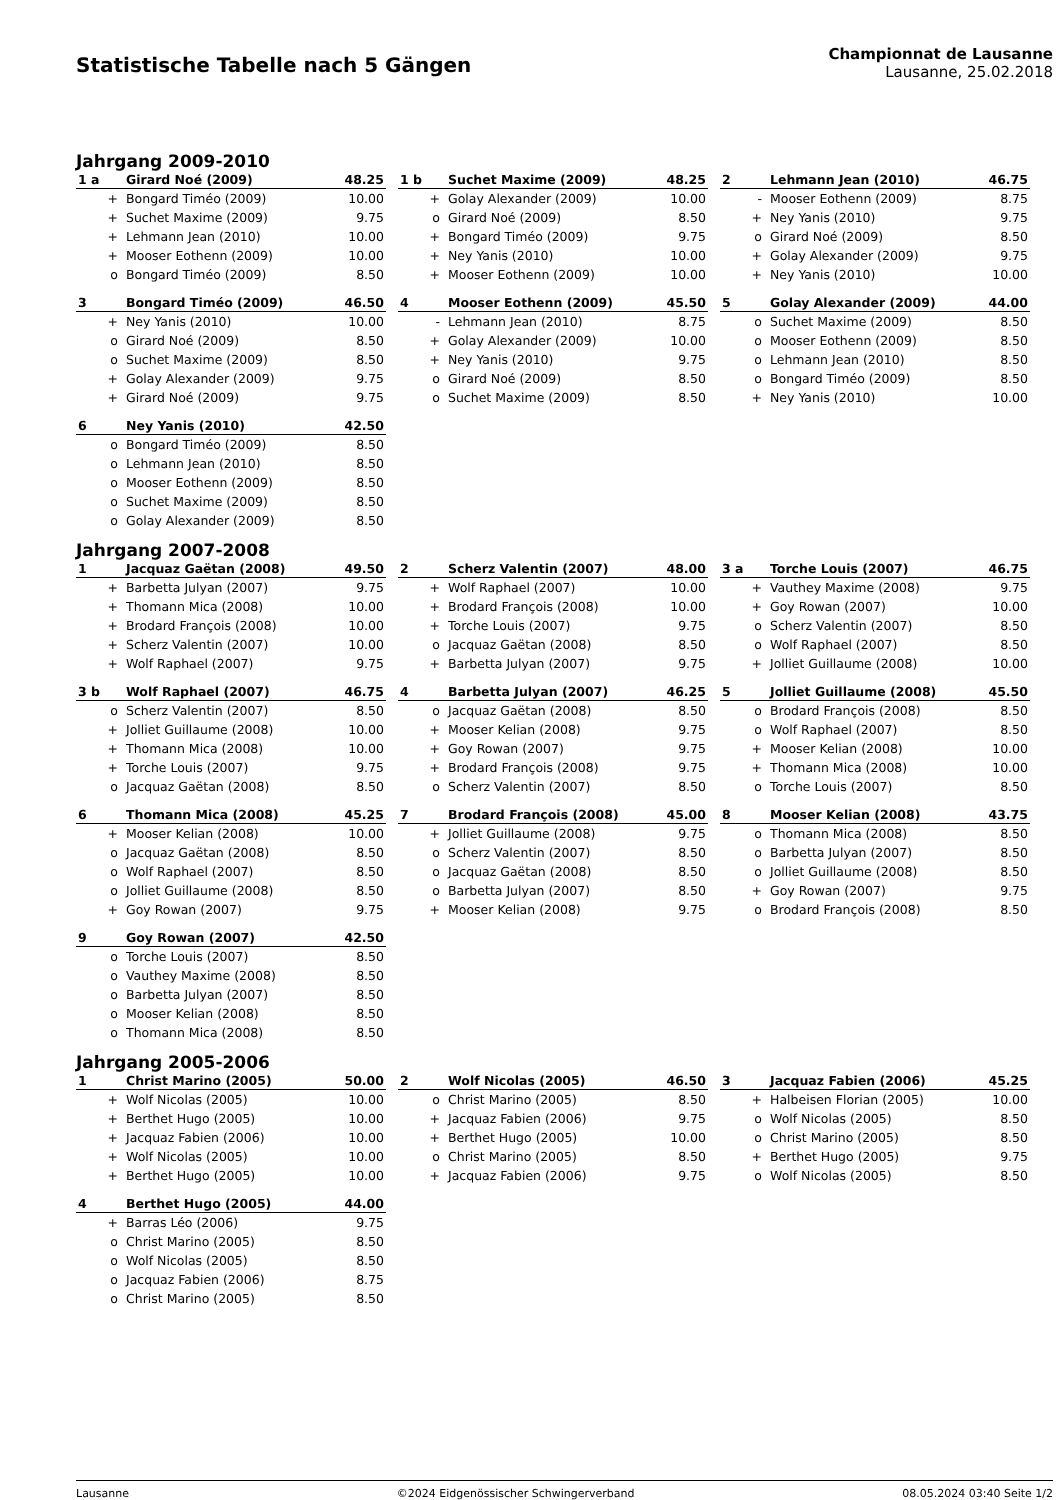Statistische Tabelle nach 5 Gängen
Championnat de Lausanne
Lausanne, 25.02.2018
Jahrgang 2009-2010
| 1 a | Girard Noé (2009) | 48.25 |
| --- | --- | --- |
| + | Bongard Timéo (2009) | 10.00 |
| + | Suchet Maxime (2009) | 9.75 |
| + | Lehmann Jean (2010) | 10.00 |
| + | Mooser Eothenn (2009) | 10.00 |
| o | Bongard Timéo (2009) | 8.50 |
| 1 b | Suchet Maxime (2009) | 48.25 |
| --- | --- | --- |
| + | Golay Alexander (2009) | 10.00 |
| o | Girard Noé (2009) | 8.50 |
| + | Bongard Timéo (2009) | 9.75 |
| + | Ney Yanis (2010) | 10.00 |
| + | Mooser Eothenn (2009) | 10.00 |
| 2 | Lehmann Jean (2010) | 46.75 |
| --- | --- | --- |
| - | Mooser Eothenn (2009) | 8.75 |
| + | Ney Yanis (2010) | 9.75 |
| o | Girard Noé (2009) | 8.50 |
| + | Golay Alexander (2009) | 9.75 |
| + | Ney Yanis (2010) | 10.00 |
| 3 | Bongard Timéo (2009) | 46.50 |
| --- | --- | --- |
| + | Ney Yanis (2010) | 10.00 |
| o | Girard Noé (2009) | 8.50 |
| o | Suchet Maxime (2009) | 8.50 |
| + | Golay Alexander (2009) | 9.75 |
| + | Girard Noé (2009) | 9.75 |
| 4 | Mooser Eothenn (2009) | 45.50 |
| --- | --- | --- |
| - | Lehmann Jean (2010) | 8.75 |
| + | Golay Alexander (2009) | 10.00 |
| + | Ney Yanis (2010) | 9.75 |
| o | Girard Noé (2009) | 8.50 |
| o | Suchet Maxime (2009) | 8.50 |
| 5 | Golay Alexander (2009) | 44.00 |
| --- | --- | --- |
| o | Suchet Maxime (2009) | 8.50 |
| o | Mooser Eothenn (2009) | 8.50 |
| o | Lehmann Jean (2010) | 8.50 |
| o | Bongard Timéo (2009) | 8.50 |
| + | Ney Yanis (2010) | 10.00 |
| 6 | Ney Yanis (2010) | 42.50 |
| --- | --- | --- |
| o | Bongard Timéo (2009) | 8.50 |
| o | Lehmann Jean (2010) | 8.50 |
| o | Mooser Eothenn (2009) | 8.50 |
| o | Suchet Maxime (2009) | 8.50 |
| o | Golay Alexander (2009) | 8.50 |
Jahrgang 2007-2008
| 1 | Jacquaz Gaëtan (2008) | 49.50 |
| --- | --- | --- |
| + | Barbetta Julyan (2007) | 9.75 |
| + | Thomann Mica (2008) | 10.00 |
| + | Brodard François (2008) | 10.00 |
| + | Scherz Valentin (2007) | 10.00 |
| + | Wolf Raphael (2007) | 9.75 |
| 2 | Scherz Valentin (2007) | 48.00 |
| --- | --- | --- |
| + | Wolf Raphael (2007) | 10.00 |
| + | Brodard François (2008) | 10.00 |
| + | Torche Louis (2007) | 9.75 |
| o | Jacquaz Gaëtan (2008) | 8.50 |
| + | Barbetta Julyan (2007) | 9.75 |
| 3 a | Torche Louis (2007) | 46.75 |
| --- | --- | --- |
| + | Vauthey Maxime (2008) | 9.75 |
| + | Goy Rowan (2007) | 10.00 |
| o | Scherz Valentin (2007) | 8.50 |
| o | Wolf Raphael (2007) | 8.50 |
| + | Jolliet Guillaume (2008) | 10.00 |
| 3 b | Wolf Raphael (2007) | 46.75 |
| --- | --- | --- |
| o | Scherz Valentin (2007) | 8.50 |
| + | Jolliet Guillaume (2008) | 10.00 |
| + | Thomann Mica (2008) | 10.00 |
| + | Torche Louis (2007) | 9.75 |
| o | Jacquaz Gaëtan (2008) | 8.50 |
| 4 | Barbetta Julyan (2007) | 46.25 |
| --- | --- | --- |
| o | Jacquaz Gaëtan (2008) | 8.50 |
| + | Mooser Kelian (2008) | 9.75 |
| + | Goy Rowan (2007) | 9.75 |
| + | Brodard François (2008) | 9.75 |
| o | Scherz Valentin (2007) | 8.50 |
| 5 | Jolliet Guillaume (2008) | 45.50 |
| --- | --- | --- |
| o | Brodard François (2008) | 8.50 |
| o | Wolf Raphael (2007) | 8.50 |
| + | Mooser Kelian (2008) | 10.00 |
| + | Thomann Mica (2008) | 10.00 |
| o | Torche Louis (2007) | 8.50 |
| 6 | Thomann Mica (2008) | 45.25 |
| --- | --- | --- |
| + | Mooser Kelian (2008) | 10.00 |
| o | Jacquaz Gaëtan (2008) | 8.50 |
| o | Wolf Raphael (2007) | 8.50 |
| o | Jolliet Guillaume (2008) | 8.50 |
| + | Goy Rowan (2007) | 9.75 |
| 7 | Brodard François (2008) | 45.00 |
| --- | --- | --- |
| + | Jolliet Guillaume (2008) | 9.75 |
| o | Scherz Valentin (2007) | 8.50 |
| o | Jacquaz Gaëtan (2008) | 8.50 |
| o | Barbetta Julyan (2007) | 8.50 |
| + | Mooser Kelian (2008) | 9.75 |
| 8 | Mooser Kelian (2008) | 43.75 |
| --- | --- | --- |
| o | Thomann Mica (2008) | 8.50 |
| o | Barbetta Julyan (2007) | 8.50 |
| o | Jolliet Guillaume (2008) | 8.50 |
| + | Goy Rowan (2007) | 9.75 |
| o | Brodard François (2008) | 8.50 |
| 9 | Goy Rowan (2007) | 42.50 |
| --- | --- | --- |
| o | Torche Louis (2007) | 8.50 |
| o | Vauthey Maxime (2008) | 8.50 |
| o | Barbetta Julyan (2007) | 8.50 |
| o | Mooser Kelian (2008) | 8.50 |
| o | Thomann Mica (2008) | 8.50 |
Jahrgang 2005-2006
| 1 | Christ Marino (2005) | 50.00 |
| --- | --- | --- |
| + | Wolf Nicolas (2005) | 10.00 |
| + | Berthet Hugo (2005) | 10.00 |
| + | Jacquaz Fabien (2006) | 10.00 |
| + | Wolf Nicolas (2005) | 10.00 |
| + | Berthet Hugo (2005) | 10.00 |
| 2 | Wolf Nicolas (2005) | 46.50 |
| --- | --- | --- |
| o | Christ Marino (2005) | 8.50 |
| + | Jacquaz Fabien (2006) | 9.75 |
| + | Berthet Hugo (2005) | 10.00 |
| o | Christ Marino (2005) | 8.50 |
| + | Jacquaz Fabien (2006) | 9.75 |
| 3 | Jacquaz Fabien (2006) | 45.25 |
| --- | --- | --- |
| + | Halbeisen Florian (2005) | 10.00 |
| o | Wolf Nicolas (2005) | 8.50 |
| o | Christ Marino (2005) | 8.50 |
| + | Berthet Hugo (2005) | 9.75 |
| o | Wolf Nicolas (2005) | 8.50 |
| 4 | Berthet Hugo (2005) | 44.00 |
| --- | --- | --- |
| + | Barras Léo (2006) | 9.75 |
| o | Christ Marino (2005) | 8.50 |
| o | Wolf Nicolas (2005) | 8.50 |
| o | Jacquaz Fabien (2006) | 8.75 |
| o | Christ Marino (2005) | 8.50 |
Lausanne ©2024 Eidgenössischer Schwingerverband 08.05.2024 03:40 Seite 1/2